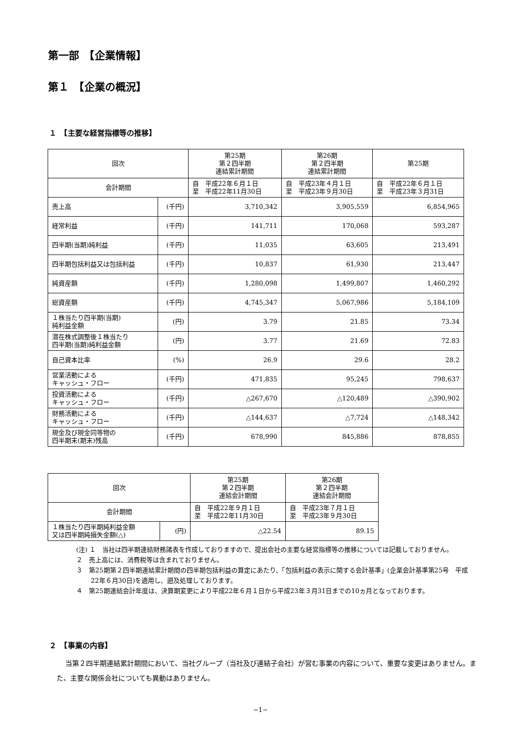第一部　【企業情報】
第１　【企業の概況】
１　【主要な経営指標等の推移】
| 回次 | | 第25期 第２四半期 連結累計期間 | 第26期 第２四半期 連結累計期間 | 第25期 |
| 会計期間 | | 自 平成22年６月１日 至 平成22年11月30日 | 自 平成23年４月１日 至 平成23年９月30日 | 自 平成22年６月１日 至 平成23年３月31日 |
| 売上高 | (千円) | 3,710,342 | 3,905,559 | 6,854,965 |
| 経常利益 | (千円) | 141,711 | 170,068 | 593,287 |
| 四半期(当期)純利益 | (千円) | 11,035 | 63,605 | 213,491 |
| 四半期包括利益又は包括利益 | (千円) | 10,837 | 61,930 | 213,447 |
| 純資産額 | (千円) | 1,280,098 | 1,499,807 | 1,460,292 |
| 総資産額 | (千円) | 4,745,347 | 5,067,986 | 5,184,109 |
| １株当たり四半期(当期) 純利益金額 | (円) | 3.79 | 21.85 | 73.34 |
| 潜在株式調整後１株当たり 四半期(当期)純利益金額 | (円) | 3.77 | 21.69 | 72.83 |
| 自己資本比率 | (%) | 26.9 | 29.6 | 28.2 |
| 営業活動による キャッシュ・フロー | (千円) | 471,835 | 95,245 | 798,637 |
| 投資活動による キャッシュ・フロー | (千円) | △267,670 | △120,489 | △390,902 |
| 財務活動による キャッシュ・フロー | (千円) | △144,637 | △7,724 | △148,342 |
| 現金及び現金同等物の 四半期末(期末)残高 | (千円) | 678,990 | 845,886 | 878,855 |
| 回次 | | 第25期 第２四半期 連結会計期間 | 第26期 第２四半期 連結会計期間 |
| 会計期間 | | 自 平成22年９月１日 至 平成22年11月30日 | 自 平成23年７月１日 至 平成23年９月30日 |
| １株当たり四半期純利益金額 又は四半期純損失金額(△) | (円) | △22.54 | 89.15 |
(注) １　当社は四半期連結財務諸表を作成しておりますので、提出会社の主要な経営指標等の推移については記載しておりません。
２　売上高には、消費税等は含まれておりません。
３　第25期第２四半期連結累計期間の四半期包括利益の算定にあたり、「包括利益の表示に関する会計基準」(企業会計基準第25号　平成22年６月30日)を適用し、遡及処理しております。
４　第25期連結会計年度は、決算期変更により平成22年６月１日から平成23年３月31日までの10ヵ月となっております。
２　【事業の内容】
当第２四半期連結累計期間において、当社グループ（当社及び連結子会社）が営む事業の内容について、重要な変更はありません。また、主要な関係会社についても異動はありません。
−1−